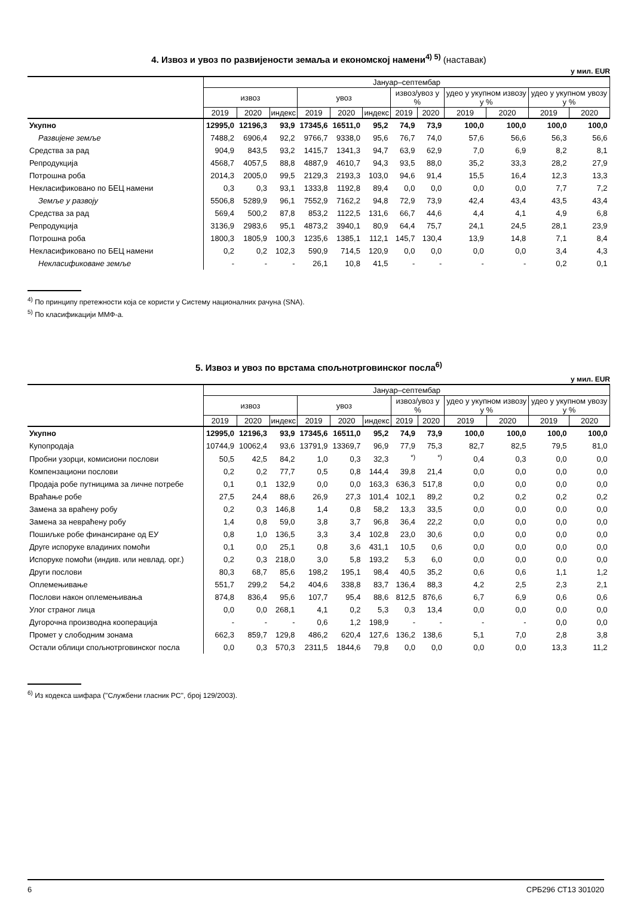4. Извоз и увоз по развијености земаља и економској намени<sup>4) 5)</sup> (наставак)
у мил. EUR
| | Јануар–септембар | | | | | | | | | | | |
| --- | --- | --- | --- | --- | --- | --- | --- | --- | --- | --- | --- | --- |
| | извоз | | | увоз | | | извоз/увоз у % | | удео у укупном извозу у % | | удео у укупном увозу у % | |
| | 2019 | 2020 | индекс | 2019 | 2020 | индекс | 2019 | 2020 | 2019 | 2020 | 2019 | 2020 |
| Укупно | 12995,0 | 12196,3 | 93,9 | 17345,6 | 16511,0 | 95,2 | 74,9 | 73,9 | 100,0 | 100,0 | 100,0 | 100,0 |
| Развијене земље | 7488,2 | 6906,4 | 92,2 | 9766,7 | 9338,0 | 95,6 | 76,7 | 74,0 | 57,6 | 56,6 | 56,3 | 56,6 |
| Средства за рад | 904,9 | 843,5 | 93,2 | 1415,7 | 1341,3 | 94,7 | 63,9 | 62,9 | 7,0 | 6,9 | 8,2 | 8,1 |
| Репродукција | 4568,7 | 4057,5 | 88,8 | 4887,9 | 4610,7 | 94,3 | 93,5 | 88,0 | 35,2 | 33,3 | 28,2 | 27,9 |
| Потрошна роба | 2014,3 | 2005,0 | 99,5 | 2129,3 | 2193,3 | 103,0 | 94,6 | 91,4 | 15,5 | 16,4 | 12,3 | 13,3 |
| Некласификовано по БЕЦ намени | 0,3 | 0,3 | 93,1 | 1333,8 | 1192,8 | 89,4 | 0,0 | 0,0 | 0,0 | 0,0 | 7,7 | 7,2 |
| Земље у развоју | 5506,8 | 5289,9 | 96,1 | 7552,9 | 7162,2 | 94,8 | 72,9 | 73,9 | 42,4 | 43,4 | 43,5 | 43,4 |
| Средства за рад | 569,4 | 500,2 | 87,8 | 853,2 | 1122,5 | 131,6 | 66,7 | 44,6 | 4,4 | 4,1 | 4,9 | 6,8 |
| Репродукција | 3136,9 | 2983,6 | 95,1 | 4873,2 | 3940,1 | 80,9 | 64,4 | 75,7 | 24,1 | 24,5 | 28,1 | 23,9 |
| Потрошна роба | 1800,3 | 1805,9 | 100,3 | 1235,6 | 1385,1 | 112,1 | 145,7 | 130,4 | 13,9 | 14,8 | 7,1 | 8,4 |
| Некласификовано по БЕЦ намени | 0,2 | 0,2 | 102,3 | 590,9 | 714,5 | 120,9 | 0,0 | 0,0 | 0,0 | 0,0 | 3,4 | 4,3 |
| Некласификоване земље | - | - | - | 26,1 | 10,8 | 41,5 | - | - | - | - | 0,2 | 0,1 |
<sup>4)</sup> По принципу претежности која се користи у Систему националних рачуна (SNA).
<sup>5)</sup> По класификацији ММФ-а.
5. Извоз и увоз по врстама спољнотрговинског посла<sup>6)</sup>
у мил. EUR
| | Јануар–септембар | | | | | | | | | | | |
| --- | --- | --- | --- | --- | --- | --- | --- | --- | --- | --- | --- | --- |
| | извоз | | | увоз | | | извоз/увоз у % | | удео у укупном извозу у % | | удео у укупном увозу у % | |
| | 2019 | 2020 | индекс | 2019 | 2020 | индекс | 2019 | 2020 | 2019 | 2020 | 2019 | 2020 |
| Укупно | 12995,0 | 12196,3 | 93,9 | 17345,6 | 16511,0 | 95,2 | 74,9 | 73,9 | 100,0 | 100,0 | 100,0 | 100,0 |
| Купопродаја | 10744,9 | 10062,4 | 93,6 | 13791,9 | 13369,7 | 96,9 | 77,9 | 75,3 | 82,7 | 82,5 | 79,5 | 81,0 |
| Пробни узорци, комисиони послови | 50,5 | 42,5 | 84,2 | 1,0 | 0,3 | 32,3 | <sup>*)</sup> | <sup>*)</sup> | 0,4 | 0,3 | 0,0 | 0,0 |
| Компензациони послови | 0,2 | 0,2 | 77,7 | 0,5 | 0,8 | 144,4 | 39,8 | 21,4 | 0,0 | 0,0 | 0,0 | 0,0 |
| Продаја робе путницима за личне потребе | 0,1 | 0,1 | 132,9 | 0,0 | 0,0 | 163,3 | 636,3 | 517,8 | 0,0 | 0,0 | 0,0 | 0,0 |
| Враћање робе | 27,5 | 24,4 | 88,6 | 26,9 | 27,3 | 101,4 | 102,1 | 89,2 | 0,2 | 0,2 | 0,2 | 0,2 |
| Замена за враћену робу | 0,2 | 0,3 | 146,8 | 1,4 | 0,8 | 58,2 | 13,3 | 33,5 | 0,0 | 0,0 | 0,0 | 0,0 |
| Замена за невраћену робу | 1,4 | 0,8 | 59,0 | 3,8 | 3,7 | 96,8 | 36,4 | 22,2 | 0,0 | 0,0 | 0,0 | 0,0 |
| Пошиљке робе финансиране од ЕУ | 0,8 | 1,0 | 136,5 | 3,3 | 3,4 | 102,8 | 23,0 | 30,6 | 0,0 | 0,0 | 0,0 | 0,0 |
| Друге испоруке владиних помоћи | 0,1 | 0,0 | 25,1 | 0,8 | 3,6 | 431,1 | 10,5 | 0,6 | 0,0 | 0,0 | 0,0 | 0,0 |
| Испоруке помоћи (индив. или невлад. орг.) | 0,2 | 0,3 | 218,0 | 3,0 | 5,8 | 193,2 | 5,3 | 6,0 | 0,0 | 0,0 | 0,0 | 0,0 |
| Други послови | 80,3 | 68,7 | 85,6 | 198,2 | 195,1 | 98,4 | 40,5 | 35,2 | 0,6 | 0,6 | 1,1 | 1,2 |
| Оплемењивање | 551,7 | 299,2 | 54,2 | 404,6 | 338,8 | 83,7 | 136,4 | 88,3 | 4,2 | 2,5 | 2,3 | 2,1 |
| Послови након оплемењивања | 874,8 | 836,4 | 95,6 | 107,7 | 95,4 | 88,6 | 812,5 | 876,6 | 6,7 | 6,9 | 0,6 | 0,6 |
| Улог страног лица | 0,0 | 0,0 | 268,1 | 4,1 | 0,2 | 5,3 | 0,3 | 13,4 | 0,0 | 0,0 | 0,0 | 0,0 |
| Дугорочна производна кооперација | - | - | - | 0,6 | 1,2 | 198,9 | - | - | - | - | 0,0 | 0,0 |
| Промет у слободним зонама | 662,3 | 859,7 | 129,8 | 486,2 | 620,4 | 127,6 | 136,2 | 138,6 | 5,1 | 7,0 | 2,8 | 3,8 |
| Остали облици спољнотрговинског посла | 0,0 | 0,3 | 570,3 | 2311,5 | 1844,6 | 79,8 | 0,0 | 0,0 | 0,0 | 0,0 | 13,3 | 11,2 |
<sup>6)</sup> Из кодекса шифара ("Службени гласник РС", број 129/2003).
6 СРБ296 СТ13 301020